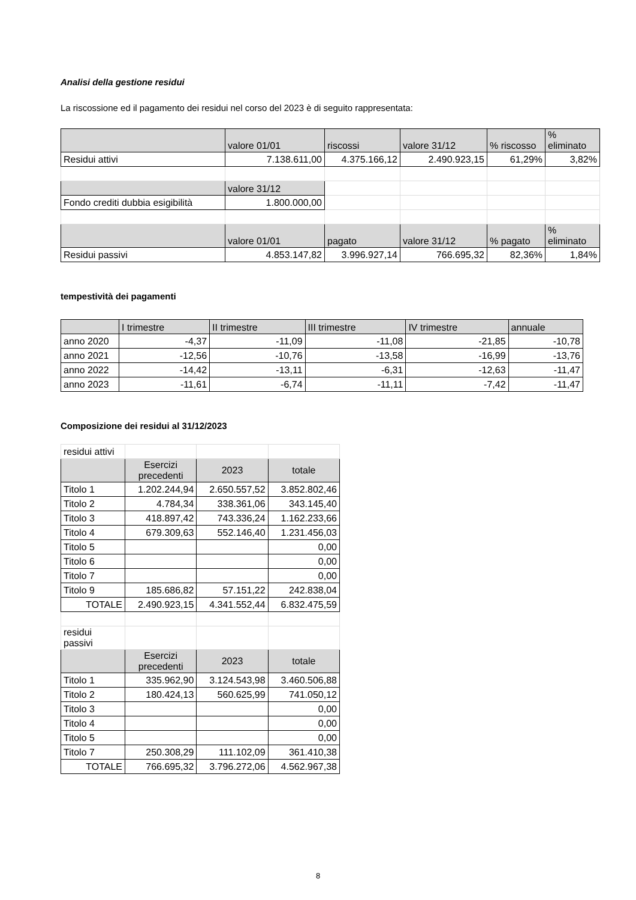Analisi della gestione residui
La riscossione ed il pagamento dei residui nel corso del 2023 è di seguito rappresentata:
| | valore 01/01 | riscossi | valore 31/12 | % riscosso | % eliminato |
| --- | --- | --- | --- | --- | --- |
| Residui attivi | 7.138.611,00 | 4.375.166,12 | 2.490.923,15 | 61,29% | 3,82% |
| | valore 31/12 | | | | |
| Fondo crediti dubbia esigibilità | 1.800.000,00 | | | | |
| | valore 01/01 | pagato | valore 31/12 | % pagato | % eliminato |
| Residui passivi | 4.853.147,82 | 3.996.927,14 | 766.695,32 | 82,36% | 1,84% |
tempestività dei pagamenti
| | I trimestre | II trimestre | III trimestre | IV trimestre | annuale |
| --- | --- | --- | --- | --- | --- |
| anno 2020 | -4,37 | -11,09 | -11,08 | -21,85 | -10,78 |
| anno 2021 | -12,56 | -10,76 | -13,58 | -16,99 | -13,76 |
| anno 2022 | -14,42 | -13,11 | -6,31 | -12,63 | -11,47 |
| anno 2023 | -11,61 | -6,74 | -11,11 | -7,42 | -11,47 |
Composizione dei residui al 31/12/2023
| residui attivi | | | |
| | Esercizi precedenti | 2023 | totale |
| Titolo 1 | 1.202.244,94 | 2.650.557,52 | 3.852.802,46 |
| Titolo 2 | 4.784,34 | 338.361,06 | 343.145,40 |
| Titolo 3 | 418.897,42 | 743.336,24 | 1.162.233,66 |
| Titolo 4 | 679.309,63 | 552.146,40 | 1.231.456,03 |
| Titolo 5 | | | 0,00 |
| Titolo 6 | | | 0,00 |
| Titolo 7 | | | 0,00 |
| Titolo 9 | 185.686,82 | 57.151,22 | 242.838,04 |
| TOTALE | 2.490.923,15 | 4.341.552,44 | 6.832.475,59 |
| residui passivi | | | |
| | Esercizi precedenti | 2023 | totale |
| Titolo 1 | 335.962,90 | 3.124.543,98 | 3.460.506,88 |
| Titolo 2 | 180.424,13 | 560.625,99 | 741.050,12 |
| Titolo 3 | | | 0,00 |
| Titolo 4 | | | 0,00 |
| Titolo 5 | | | 0,00 |
| Titolo 7 | 250.308,29 | 111.102,09 | 361.410,38 |
| TOTALE | 766.695,32 | 3.796.272,06 | 4.562.967,38 |
8